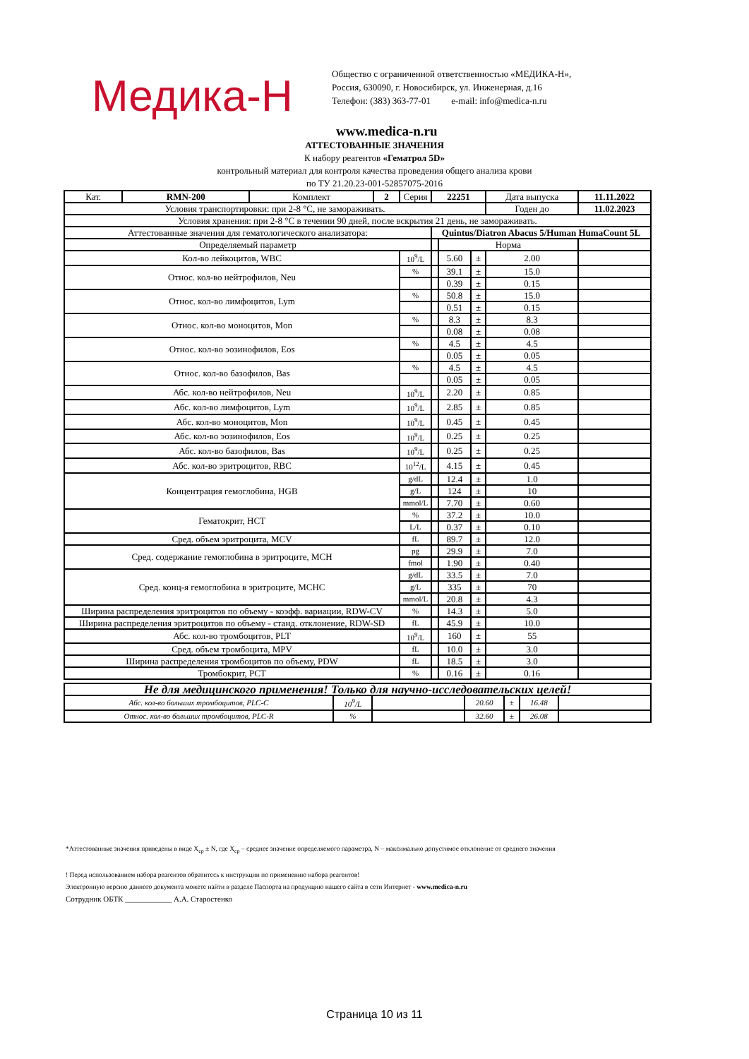Медика-Н
Общество с ограниченной ответственностью «МЕДИКА-Н»,
Россия, 630090, г. Новосибирск, ул. Инженерная, д.16
Телефон: (383) 363-77-01 e-mail: info@medica-n.ru
www.medica-n.ru
АТТЕСТОВАННЫЕ ЗНАЧЕНИЯ
К набору реагентов «Гематрол 5D»
контрольный материал для контроля качества проведения общего анализа крови
по ТУ 21.20.23-001-52857075-2016
| Кат. | RMN-200 | Комплект | 2 | Серия | 22251 | | | Дата выпуска | | 11.11.2022 |
| Условия транспортировки: при 2-8 °C, не замораживать. | | | | | | | | Годен до | | 11.02.2023 |
| Условия хранения: при 2-8 °C в течении 90 дней, после вскрытия 21 день, не замораживать. | | | | | | | | | | |
| Аттестованные значения для гематологического анализатора: | | | | | Quintus/Diatron Abacus 5/Human HumaCount 5L | | | | | |
| Определяемый параметр | | | | | | Норма | | | | |
| Кол-во лейкоцитов, WBC | | | | 10<sup>9</sup>/L | | 5.60 | ± | 2.00 | | |
| Относ. кол-во нейтрофилов, Neu | | | | % | | 39.1 | ± | 15.0 | | |
| | | | | | | 0.39 | ± | 0.15 | | |
| Относ. кол-во лимфоцитов, Lym | | | | % | | 50.8 | ± | 15.0 | | |
| | | | | | | 0.51 | ± | 0.15 | | |
| Относ. кол-во моноцитов, Mon | | | | % | | 8.3 | ± | 8.3 | | |
| | | | | | | 0.08 | ± | 0.08 | | |
| Относ. кол-во эозинофилов, Eos | | | | % | | 4.5 | ± | 4.5 | | |
| | | | | | | 0.05 | ± | 0.05 | | |
| Относ. кол-во базофилов, Bas | | | | % | | 4.5 | ± | 4.5 | | |
| | | | | | | 0.05 | ± | 0.05 | | |
| Абс. кол-во нейтрофилов, Neu | | | | 10<sup>9</sup>/L | | 2.20 | ± | 0.85 | | |
| Абс. кол-во лимфоцитов, Lym | | | | 10<sup>9</sup>/L | | 2.85 | ± | 0.85 | | |
| Абс. кол-во моноцитов, Mon | | | | 10<sup>9</sup>/L | | 0.45 | ± | 0.45 | | |
| Абс. кол-во эозинофилов, Eos | | | | 10<sup>9</sup>/L | | 0.25 | ± | 0.25 | | |
| Абс. кол-во базофилов, Bas | | | | 10<sup>9</sup>/L | | 0.25 | ± | 0.25 | | |
| Абс. кол-во эритроцитов, RBC | | | | 10<sup>12</sup>/L | | 4.15 | ± | 0.45 | | |
| Концентрация гемоглобина, HGB | | | | g/dL | | 12.4 | ± | 1.0 | | |
| | | | | g/L | | 124 | ± | 10 | | |
| | | | | mmol/L | | 7.70 | ± | 0.60 | | |
| Гематокрит, HCT | | | | % | | 37.2 | ± | 10.0 | | |
| | | | | L/L | | 0.37 | ± | 0.10 | | |
| Сред. объем эритроцита, MCV | | | | fL | | 89.7 | ± | 12.0 | | |
| Сред. содержание гемоглобина в эритроците, MCH | | | | pg | | 29.9 | ± | 7.0 | | |
| | | | | fmol | | 1.90 | ± | 0.40 | | |
| Сред. конц-я гемоглобина в эритроците, MCHC | | | | g/dL | | 33.5 | ± | 7.0 | | |
| | | | | g/L | | 335 | ± | 70 | | |
| | | | | mmol/L | | 20.8 | ± | 4.3 | | |
| Ширина распределения эритроцитов по объему - коэфф. вариации, RDW-CV | | | | % | | 14.3 | ± | 5.0 | | |
| Ширина распределения эритроцитов по объему - станд. отклонение, RDW-SD | | | | fL | | 45.9 | ± | 10.0 | | |
| Абс. кол-во тромбоцитов, PLT | | | | 10<sup>9</sup>/L | | 160 | ± | 55 | | |
| Сред. объем тромбоцита, MPV | | | | fL | | 10.0 | ± | 3.0 | | |
| Ширина распределения тромбоцитов по объему, PDW | | | | fL | | 18.5 | ± | 3.0 | | |
| Тромбокрит, PCT | | | | % | | 0.16 | ± | 0.16 | | |
| Не для медицинского применения! Только для научно-исследовательских целей! | | | | | | |
| Абс. кол-во больших тромбоцитов, PLC-C | 10<sup>9</sup>/L | | 20.60 | ± | 16.48 | |
| Относ. кол-во больших тромбоцитов, PLC-R | % | | 32.60 | ± | 26.08 | |
*Аттестованные значения приведены в виде X<sub>ср</sub> ± N, где X<sub>ср</sub> – среднее значение определяемого параметра, N – максимально допустимое отклонение от среднего значения
! Перед использованием набора реагентов обратитесь к инструкции по применению набора реагентов!
Электронную версию данного документа можете найти в разделе Паспорта на продукцию нашего сайта в сети Интернет - www.medica-n.ru
Сотрудник ОБТК ____________ А.А. Старостенко
Страница 10 из 11